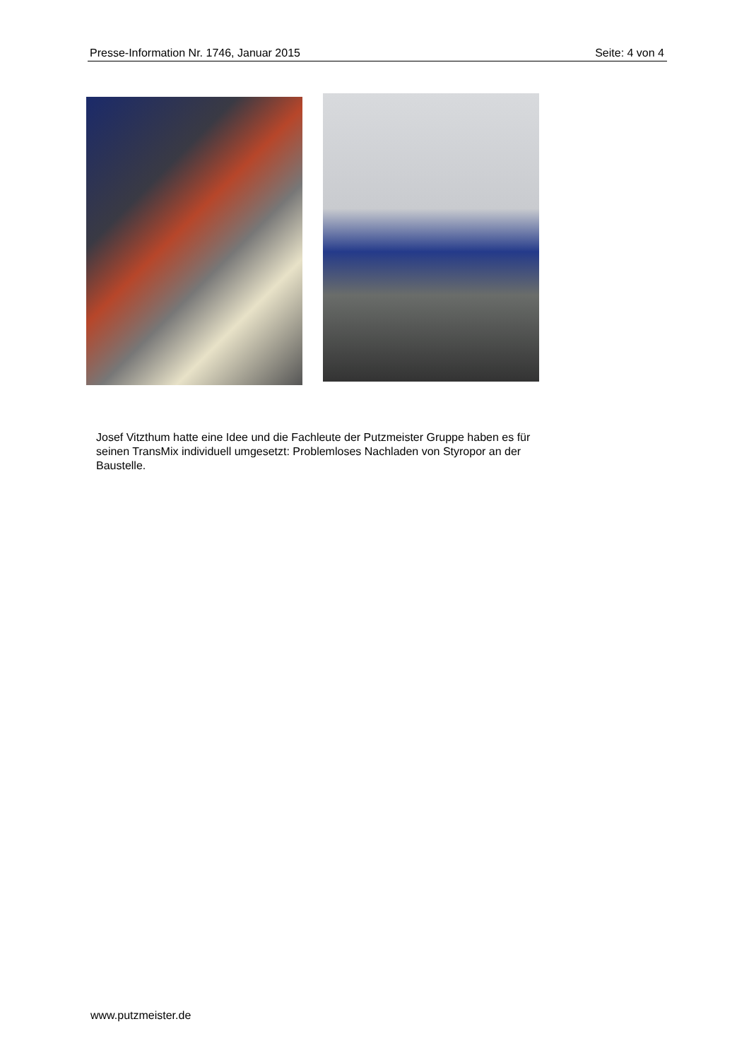Presse-Information Nr. 1746, Januar 2015 Seite: 4 von 4
Josef Vitzthum hatte eine Idee und die Fachleute der Putzmeister Gruppe haben es für seinen TransMix individuell umgesetzt: Problemloses Nachladen von Styropor an der Baustelle.
www.putzmeister.de